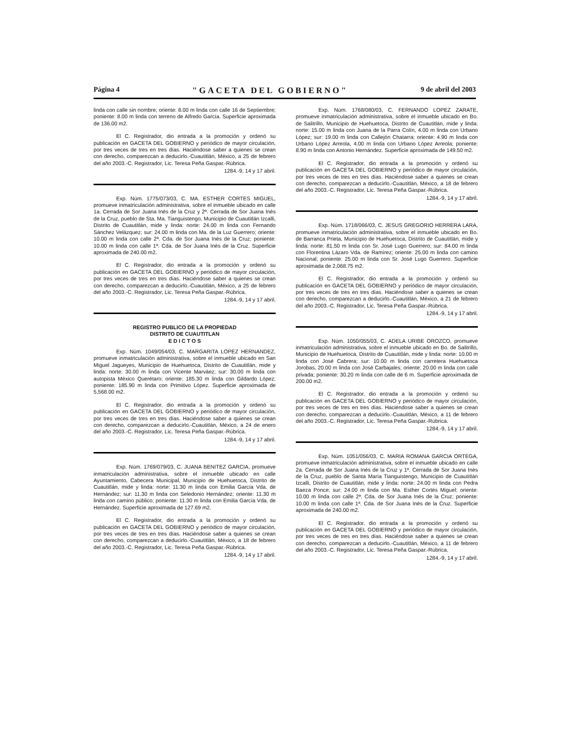Página 4 "GACETA DEL GOBIERNO" 9 de abril del 2003
linda con calle sin nombre; oriente: 8.00 m linda con calle 16 de Septiembre; poniente: 8.00 m linda con terreno de Alfredo García. Superficie aproximada de 136.00 m2.
El C. Registrador, dio entrada a la promoción y ordenó su publicación en GACETA DEL GOBIERNO y periódico de mayor circulación, por tres veces de tres en tres días. Haciéndose saber a quienes se crean con derecho, comparezcan a deducirlo.-Cuautitlán, México, a 25 de febrero del año 2003.-C. Registrador, Lic. Teresa Peña Gaspar.-Rúbrica.
1284.-9, 14 y 17 abril.
Exp. Núm. 1775/073/03, C. MA. ESTHER CORTES MIGUEL, promueve inmatriculación administrativa, sobre el inmueble ubicado en calle 1a. Cerrada de Sor Juana Inés de la Cruz y 2ª. Cerrada de Sor Juana Inés de la Cruz, pueblo de Sta. Ma. Tianguistengo, Municipio de Cuautitlán Izcalli, Distrito de Cuautitlán, mide y linda: norte: 24.00 m linda con Fernando Sánchez Velázquez; sur: 24.00 m linda con Ma. de la Luz Guerrero; oriente: 10.00 m linda con calle 2ª. Cda. de Sor Juana Inés de la Cruz; poniente: 10.00 m linda con calle 1ª. Cda. de Sor Juana Inés de la Cruz. Superficie aproximada de 240.00 m2.
El C. Registrador, dio entrada a la promoción y ordenó su publicación en GACETA DEL GOBIERNO y periódico de mayor circulación, por tres veces de tres en tres días. Haciéndose saber a quienes se crean con derecho, comparezcan a deducirlo.-Cuautitlán, México, a 25 de febrero del año 2003.-C. Registrador, Lic. Teresa Peña Gaspar.-Rúbrica.
1284.-9, 14 y 17 abril.
REGISTRO PUBLICO DE LA PROPIEDAD
DISTRITO DE CUAUTITLAN
E D I C T O S
Exp. Núm. 1049/054/03, C. MARGARITA LOPEZ HERNANDEZ, promueve inmatriculación administrativa, sobre el inmueble ubicado en San Miguel Jagueyes, Municipio de Huehuetoca, Distrito de Cuautitlán, mide y linda: norte: 30.00 m linda con Vicente Marváez; sur: 30.00 m linda con autopista México Querétaro; oriente: 185.30 m linda con Gildardo López; poniente: 185.90 m linda con Primitivo López. Superficie aproximada de 5,568.00 m2.
El C. Registrador, dio entrada a la promoción y ordenó su publicación en GACETA DEL GOBIERNO y periódico de mayor circulación, por tres veces de tres en tres días. Haciéndose saber a quienes se crean con derecho, comparezcan a deducirlo.-Cuautitlán, México, a 24 de enero del año 2003.-C. Registrador, Lic. Teresa Peña Gaspar.-Rúbrica.
1284.-9, 14 y 17 abril.
Exp. Núm. 1769/079/03, C. JUANA BENITEZ GARCIA, promueve inmatriculación administrativa, sobre el inmueble ubicado en calle Ayuntamiento, Cabecera Municipal, Municipio de Huehuetoca, Distrito de Cuautitlán, mide y linda: norte: 11.30 m linda con Emilia García Vda. de Hernández; sur: 11.30 m linda con Seledonio Hernández; oriente: 11.30 m linda con camino público; poniente: 11.30 m linda con Emilia García Vda. de Hernández. Superficie aproximada de 127.69 m2.
El C. Registrador, dio entrada a la promoción y ordenó su publicación en GACETA DEL GOBIERNO y periódico de mayor circulación, por tres veces de tres en tres días. Haciéndose saber a quienes se crean con derecho, comparezcan a deducirlo.-Cuautitlán, México, a 18 de febrero del año 2003.-C. Registrador, Lic. Teresa Peña Gaspar.-Rúbrica.
1284.-9, 14 y 17 abril.
Exp. Núm. 1768/080/03, C. FERNANDO LOPEZ ZARATE, promueve inmatriculación administrativa, sobre el inmueble ubicado en Bo. de Salitrillo, Municipio de Huehuetoca, Distrito de Cuautitlán, mide y linda: norte: 15.00 m linda con Juana de la Parra Colín, 4.00 m linda con Urbano López; sur: 19.00 m linda con Callejón Chatarra; oriente: 4.90 m linda con Urbano López Arreola, 4.00 m linda con Urbano López Arreola; poniente: 8.90 m linda con Antonio Hernández. Superficie aproximada de 149.50 m2.
El C. Registrador, dio entrada a la promoción y ordenó su publicación en GACETA DEL GOBIERNO y periódico de mayor circulación, por tres veces de tres en tres días. Haciéndose saber a quienes se crean con derecho, comparezcan a deducirlo.-Cuautitlán, México, a 18 de febrero del año 2003.-C. Registrador, Lic. Teresa Peña Gaspar.-Rúbrica.
1284.-9, 14 y 17 abril.
Exp. Núm. 1718/066/03, C. JESUS GREGORIO HERRERA LARA, promueve inmatriculación administrativa, sobre el inmueble ubicado en Bo. de Barranca Prieta, Municipio de Huehuetoca, Distrito de Cuautitlán, mide y linda: norte: 81.50 m linda con Sr. José Lugo Guerrero; sur: 84.00 m linda con Florentina Lázaro Vda. de Ramírez; oriente: 25.00 m linda con camino Nacional; poniente: 25.00 m linda con Sr. José Lugo Guerrero. Superficie aproximada de 2,068.75 m2.
El C. Registrador, dio entrada a la promoción y ordenó su publicación en GACETA DEL GOBIERNO y periódico de mayor circulación, por tres veces de tres en tres días. Haciéndose saber a quienes se crean con derecho, comparezcan a deducirlo.-Cuautitlán, México, a 21 de febrero del año 2003.-C. Registrador, Lic. Teresa Peña Gaspar.-Rúbrica.
1284.-9, 14 y 17 abril.
Exp. Núm. 1050/055/03, C. ADELA URIBE OROZCO, promueve inmatriculación administrativa, sobre el inmueble ubicado en Bo. de Salitrillo, Municipio de Huehuetoca, Distrito de Cuautitlán, mide y linda: norte: 10.00 m linda con José Cabrera; sur: 10.00 m linda con carretera Huehuetoca Jorobas, 20.00 m linda con José Carbajales; oriente: 20.00 m linda con calle privada; poniente: 30.20 m linda con calle de 6 m. Superficie aproximada de 200.00 m2.
El C. Registrador, dio entrada a la promoción y ordenó su publicación en GACETA DEL GOBIERNO y periódico de mayor circulación, por tres veces de tres en tres días. Haciéndose saber a quienes se crean con derecho, comparezcan a deducirlo.-Cuautitlán, México, a 11 de febrero del año 2003.-C. Registrador, Lic. Teresa Peña Gaspar.-Rúbrica.
1284.-9, 14 y 17 abril.
Exp. Núm. 1051/056/03, C. MARIA ROMANA GARCIA ORTEGA, promueve inmatriculación administrativa, sobre el inmueble ubicado en calle 2a. Cerrada de Sor Juana Inés de la Cruz y 1ª. Cerrada de Sor Juana Inés de la Cruz, pueblo de Santa María Tianguistengo, Municipio de Cuautitlán Izcalli, Distrito de Cuautitlán, mide y linda: norte: 24.00 m linda con Pedra Baeza Ponce; sur: 24.00 m linda con Ma. Esther Cortés Miguel; oriente: 10.00 m linda con calle 2ª. Cda. de Sor Juana Inés de la Cruz; poniente: 10.00 m linda con calle 1ª. Cda. de Sor Juana Inés de la Cruz. Superficie aproximada de 240.00 m2.
El C. Registrador, dio entrada a la promoción y ordenó su publicación en GACETA DEL GOBIERNO y periódico de mayor circulación, por tres veces de tres en tres días. Haciéndose saber a quienes se crean con derecho, comparezcan a deducirlo.-Cuautitlán, México, a 11 de febrero del año 2003.-C. Registrador, Lic. Teresa Peña Gaspar.-Rúbrica.
1284.-9, 14 y 17 abril.